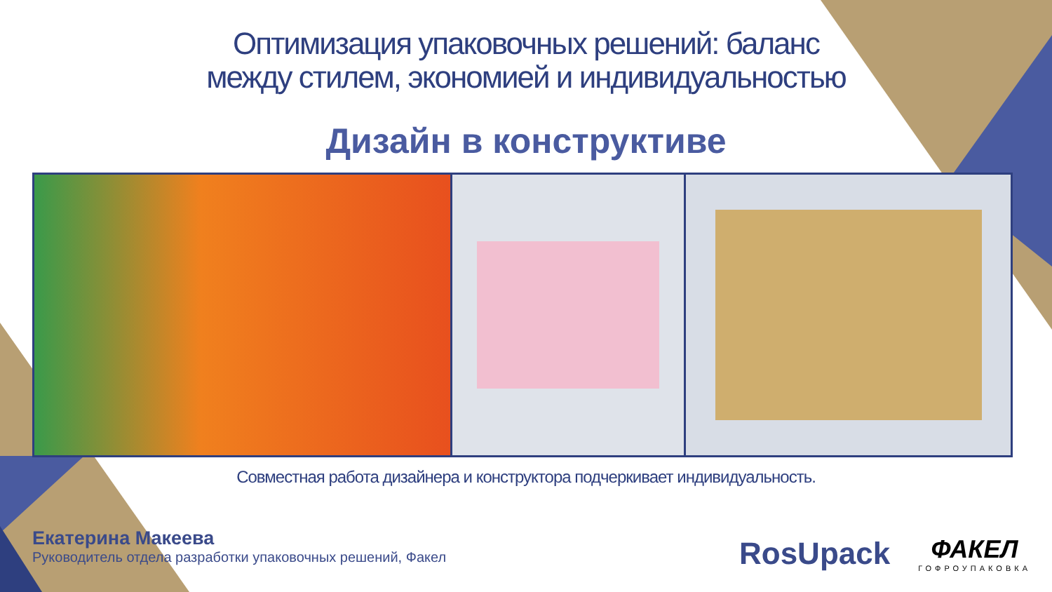Оптимизация упаковочных решений: баланс
между стилем, экономией и индивидуальностью
Дизайн в конструктиве
Совместная работа дизайнера и конструктора подчеркивает индивидуальность.
Екатерина Макеева
Руководитель отдела разработки упаковочных решений, Факел
RosUpack
ФАКЕЛ
ГОФРОУПАКОВКА